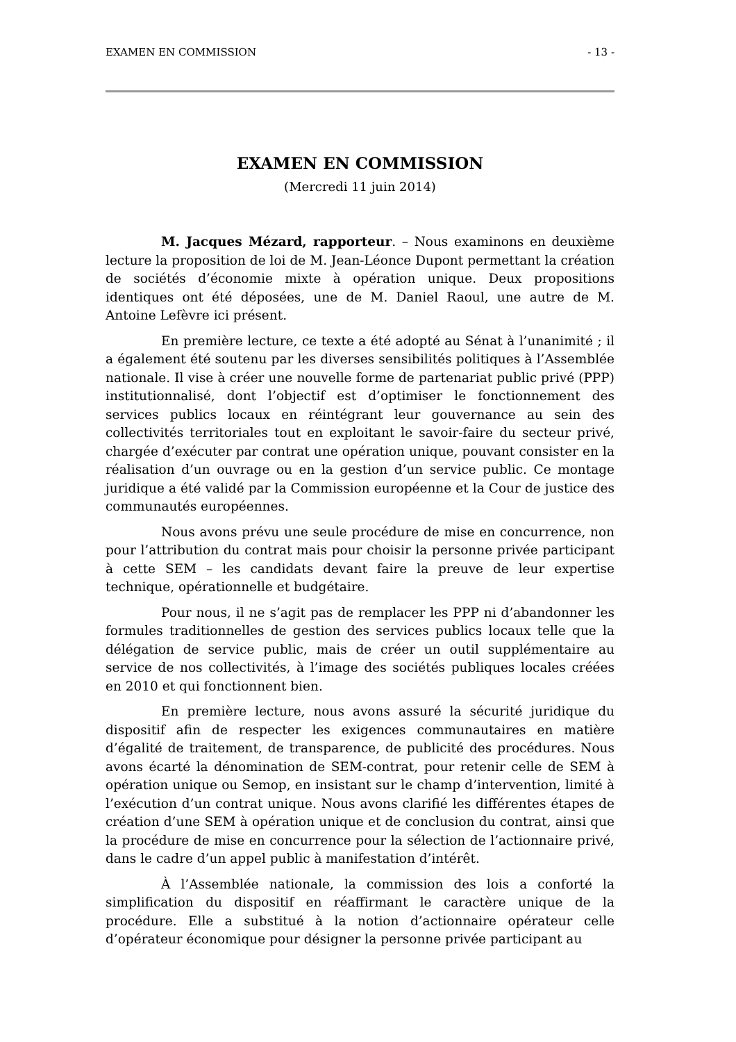EXAMEN EN COMMISSION - 13 -
EXAMEN EN COMMISSION
(Mercredi 11 juin 2014)
M. Jacques Mézard, rapporteur. – Nous examinons en deuxième lecture la proposition de loi de M. Jean-Léonce Dupont permettant la création de sociétés d’économie mixte à opération unique. Deux propositions identiques ont été déposées, une de M. Daniel Raoul, une autre de M. Antoine Lefèvre ici présent.
En première lecture, ce texte a été adopté au Sénat à l’unanimité ; il a également été soutenu par les diverses sensibilités politiques à l’Assemblée nationale. Il vise à créer une nouvelle forme de partenariat public privé (PPP) institutionnalisé, dont l’objectif est d’optimiser le fonctionnement des services publics locaux en réintégrant leur gouvernance au sein des collectivités territoriales tout en exploitant le savoir-faire du secteur privé, chargée d’exécuter par contrat une opération unique, pouvant consister en la réalisation d’un ouvrage ou en la gestion d’un service public. Ce montage juridique a été validé par la Commission européenne et la Cour de justice des communautés européennes.
Nous avons prévu une seule procédure de mise en concurrence, non pour l’attribution du contrat mais pour choisir la personne privée participant à cette SEM – les candidats devant faire la preuve de leur expertise technique, opérationnelle et budgétaire.
Pour nous, il ne s’agit pas de remplacer les PPP ni d’abandonner les formules traditionnelles de gestion des services publics locaux telle que la délégation de service public, mais de créer un outil supplémentaire au service de nos collectivités, à l’image des sociétés publiques locales créées en 2010 et qui fonctionnent bien.
En première lecture, nous avons assuré la sécurité juridique du dispositif afin de respecter les exigences communautaires en matière d’égalité de traitement, de transparence, de publicité des procédures. Nous avons écarté la dénomination de SEM-contrat, pour retenir celle de SEM à opération unique ou Semop, en insistant sur le champ d’intervention, limité à l’exécution d’un contrat unique. Nous avons clarifié les différentes étapes de création d’une SEM à opération unique et de conclusion du contrat, ainsi que la procédure de mise en concurrence pour la sélection de l’actionnaire privé, dans le cadre d’un appel public à manifestation d’intérêt.
À l’Assemblée nationale, la commission des lois a conforté la simplification du dispositif en réaffirmant le caractère unique de la procédure. Elle a substitué à la notion d’actionnaire opérateur celle d’opérateur économique pour désigner la personne privée participant au